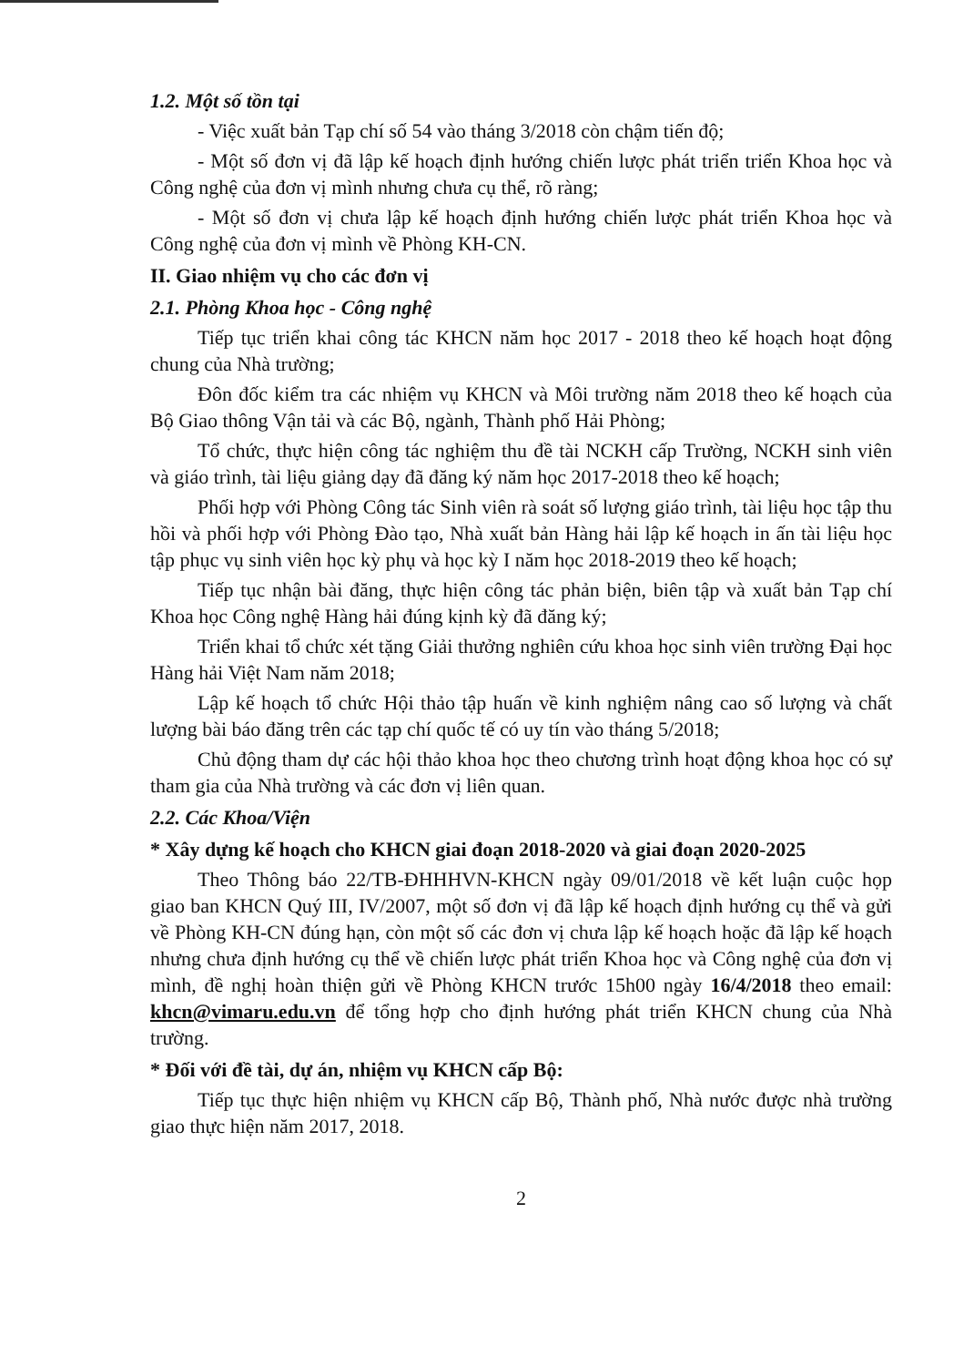1.2. Một số tồn tại
- Việc xuất bản Tạp chí số 54 vào tháng 3/2018 còn chậm tiến độ;
- Một số đơn vị đã lập kế hoạch định hướng chiến lược phát triển triển Khoa học và Công nghệ của đơn vị mình nhưng chưa cụ thể, rõ ràng;
- Một số đơn vị chưa lập kế hoạch định hướng chiến lược phát triển Khoa học và Công nghệ của đơn vị mình về Phòng KH-CN.
II. Giao nhiệm vụ cho các đơn vị
2.1. Phòng Khoa học - Công nghệ
Tiếp tục triển khai công tác KHCN năm học 2017 - 2018 theo kế hoạch hoạt động chung của Nhà trường;
Đôn đốc kiểm tra các nhiệm vụ KHCN và Môi trường năm 2018 theo kế hoạch của Bộ Giao thông Vận tải và các Bộ, ngành, Thành phố Hải Phòng;
Tổ chức, thực hiện công tác nghiệm thu đề tài NCKH cấp Trường, NCKH sinh viên và giáo trình, tài liệu giảng dạy đã đăng ký năm học 2017-2018 theo kế hoạch;
Phối hợp với Phòng Công tác Sinh viên rà soát số lượng giáo trình, tài liệu học tập thu hồi và phối hợp với Phòng Đào tạo, Nhà xuất bản Hàng hải lập kế hoạch in ấn tài liệu học tập phục vụ sinh viên học kỳ phụ và học kỳ I năm học 2018-2019 theo kế hoạch;
Tiếp tục nhận bài đăng, thực hiện công tác phản biện, biên tập và xuất bản Tạp chí Khoa học Công nghệ Hàng hải đúng kịnh kỳ đã đăng ký;
Triển khai tổ chức xét tặng Giải thưởng nghiên cứu khoa học sinh viên trường Đại học Hàng hải Việt Nam năm 2018;
Lập kế hoạch tổ chức Hội thảo tập huấn về kinh nghiệm nâng cao số lượng và chất lượng bài báo đăng trên các tạp chí quốc tế có uy tín vào tháng 5/2018;
Chủ động tham dự các hội thảo khoa học theo chương trình hoạt động khoa học có sự tham gia của Nhà trường và các đơn vị liên quan.
2.2. Các Khoa/Viện
* Xây dựng kế hoạch cho KHCN giai đoạn 2018-2020 và giai đoạn 2020-2025
Theo Thông báo 22/TB-ĐHHHVN-KHCN ngày 09/01/2018 về kết luận cuộc họp giao ban KHCN Quý III, IV/2007, một số đơn vị đã lập kế hoạch định hướng cụ thể và gửi về Phòng KH-CN đúng hạn, còn một số các đơn vị chưa lập kế hoạch hoặc đã lập kế hoạch nhưng chưa định hướng cụ thể về chiến lược phát triển Khoa học và Công nghệ của đơn vị mình, đề nghị hoàn thiện gửi về Phòng KHCN trước 15h00 ngày 16/4/2018 theo email: khcn@vimaru.edu.vn để tổng hợp cho định hướng phát triển KHCN chung của Nhà trường.
* Đối với đề tài, dự án, nhiệm vụ KHCN cấp Bộ:
Tiếp tục thực hiện nhiệm vụ KHCN cấp Bộ, Thành phố, Nhà nước được nhà trường giao thực hiện năm 2017, 2018.
2